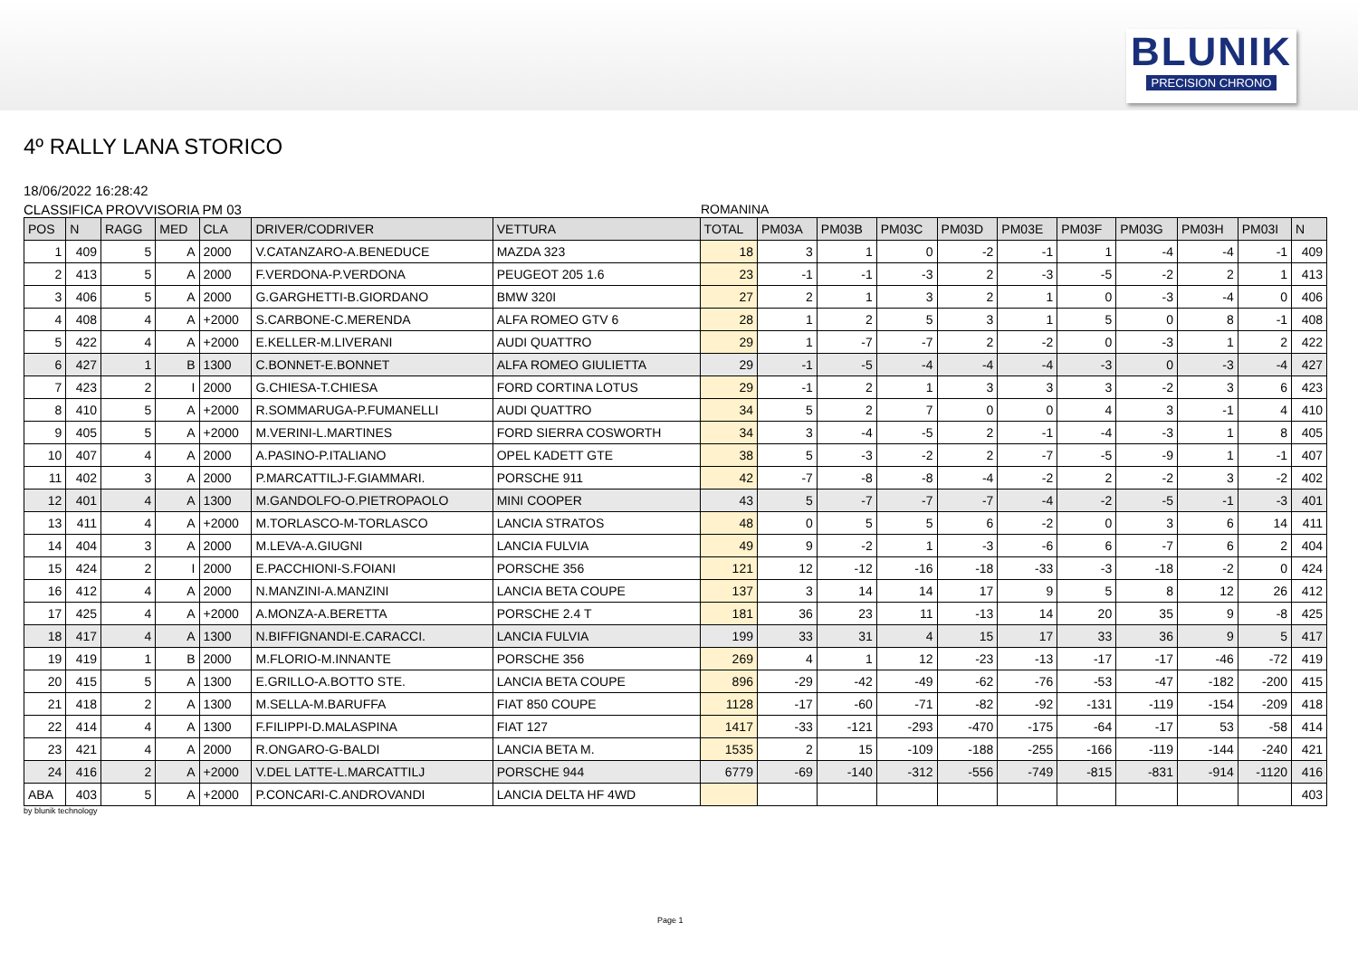BLUNIK
PRECISION CHRONO
4º RALLY LANA STORICO
18/06/2022 16:28:42
CLASSIFICA PROVVISORIA PM 03 ROMANINA
| POS | N | RAGG | MED | CLA | DRIVER/CODRIVER | VETTURA | TOTAL | PM03A | PM03B | PM03C | PM03D | PM03E | PM03F | PM03G | PM03H | PM03I | N |
| --- | --- | --- | --- | --- | --- | --- | --- | --- | --- | --- | --- | --- | --- | --- | --- | --- | --- |
| 1 | 409 | 5 | A | 2000 | V.CATANZARO-A.BENEDUCE | MAZDA 323 | 18 | 3 | 1 | 0 | -2 | -1 | 1 | -4 | -4 | -1 | 409 |
| 2 | 413 | 5 | A | 2000 | F.VERDONA-P.VERDONA | PEUGEOT 205 1.6 | 23 | -1 | -1 | -3 | 2 | -3 | -5 | -2 | 2 | 1 | 413 |
| 3 | 406 | 5 | A | 2000 | G.GARGHETTI-B.GIORDANO | BMW 320I | 27 | 2 | 1 | 3 | 2 | 1 | 0 | -3 | -4 | 0 | 406 |
| 4 | 408 | 4 | A | +2000 | S.CARBONE-C.MERENDA | ALFA ROMEO GTV 6 | 28 | 1 | 2 | 5 | 3 | 1 | 5 | 0 | 8 | -1 | 408 |
| 5 | 422 | 4 | A | +2000 | E.KELLER-M.LIVERANI | AUDI QUATTRO | 29 | 1 | -7 | -7 | 2 | -2 | 0 | -3 | 1 | 2 | 422 |
| 6 | 427 | 1 | B | 1300 | C.BONNET-E.BONNET | ALFA ROMEO GIULIETTA | 29 | -1 | -5 | -4 | -4 | -4 | -3 | 0 | -3 | -4 | 427 |
| 7 | 423 | 2 | I | 2000 | G.CHIESA-T.CHIESA | FORD CORTINA LOTUS | 29 | -1 | 2 | 1 | 3 | 3 | 3 | -2 | 3 | 6 | 423 |
| 8 | 410 | 5 | A | +2000 | R.SOMMARUGA-P.FUMANELLI | AUDI QUATTRO | 34 | 5 | 2 | 7 | 0 | 0 | 4 | 3 | -1 | 4 | 410 |
| 9 | 405 | 5 | A | +2000 | M.VERINI-L.MARTINES | FORD SIERRA COSWORTH | 34 | 3 | -4 | -5 | 2 | -1 | -4 | -3 | 1 | 8 | 405 |
| 10 | 407 | 4 | A | 2000 | A.PASINO-P.ITALIANO | OPEL KADETT GTE | 38 | 5 | -3 | -2 | 2 | -7 | -5 | -9 | 1 | -1 | 407 |
| 11 | 402 | 3 | A | 2000 | P.MARCATTILJ-F.GIAMMARI. | PORSCHE 911 | 42 | -7 | -8 | -8 | -4 | -2 | 2 | -2 | 3 | -2 | 402 |
| 12 | 401 | 4 | A | 1300 | M.GANDOLFO-O.PIETROPAOLO | MINI COOPER | 43 | 5 | -7 | -7 | -7 | -4 | -2 | -5 | -1 | -3 | 401 |
| 13 | 411 | 4 | A | +2000 | M.TORLASCO-M-TORLASCO | LANCIA STRATOS | 48 | 0 | 5 | 5 | 6 | -2 | 0 | 3 | 6 | 14 | 411 |
| 14 | 404 | 3 | A | 2000 | M.LEVA-A.GIUGNI | LANCIA FULVIA | 49 | 9 | -2 | 1 | -3 | -6 | 6 | -7 | 6 | 2 | 404 |
| 15 | 424 | 2 | I | 2000 | E.PACCHIONI-S.FOIANI | PORSCHE 356 | 121 | 12 | -12 | -16 | -18 | -33 | -3 | -18 | -2 | 0 | 424 |
| 16 | 412 | 4 | A | 2000 | N.MANZINI-A.MANZINI | LANCIA BETA COUPE | 137 | 3 | 14 | 14 | 17 | 9 | 5 | 8 | 12 | 26 | 412 |
| 17 | 425 | 4 | A | +2000 | A.MONZA-A.BERETTA | PORSCHE 2.4 T | 181 | 36 | 23 | 11 | -13 | 14 | 20 | 35 | 9 | -8 | 425 |
| 18 | 417 | 4 | A | 1300 | N.BIFFIGNANDI-E.CARACCI. | LANCIA FULVIA | 199 | 33 | 31 | 4 | 15 | 17 | 33 | 36 | 9 | 5 | 417 |
| 19 | 419 | 1 | B | 2000 | M.FLORIO-M.INNANTE | PORSCHE 356 | 269 | 4 | 1 | 12 | -23 | -13 | -17 | -17 | -46 | -72 | 419 |
| 20 | 415 | 5 | A | 1300 | E.GRILLO-A.BOTTO STE. | LANCIA BETA COUPE | 896 | -29 | -42 | -49 | -62 | -76 | -53 | -47 | -182 | -200 | 415 |
| 21 | 418 | 2 | A | 1300 | M.SELLA-M.BARUFFA | FIAT 850 COUPE | 1128 | -17 | -60 | -71 | -82 | -92 | -131 | -119 | -154 | -209 | 418 |
| 22 | 414 | 4 | A | 1300 | F.FILIPPI-D.MALASPINA | FIAT 127 | 1417 | -33 | -121 | -293 | -470 | -175 | -64 | -17 | 53 | -58 | 414 |
| 23 | 421 | 4 | A | 2000 | R.ONGARO-G-BALDI | LANCIA BETA M. | 1535 | 2 | 15 | -109 | -188 | -255 | -166 | -119 | -144 | -240 | 421 |
| 24 | 416 | 2 | A | +2000 | V.DEL LATTE-L.MARCATTILJ | PORSCHE 944 | 6779 | -69 | -140 | -312 | -556 | -749 | -815 | -831 | -914 | -1120 | 416 |
| ABA | 403 | 5 | A | +2000 | P.CONCARI-C.ANDROVANDI | LANCIA DELTA HF 4WD | | | | | | | | | | | 403 |
by blunik technology
Page 1